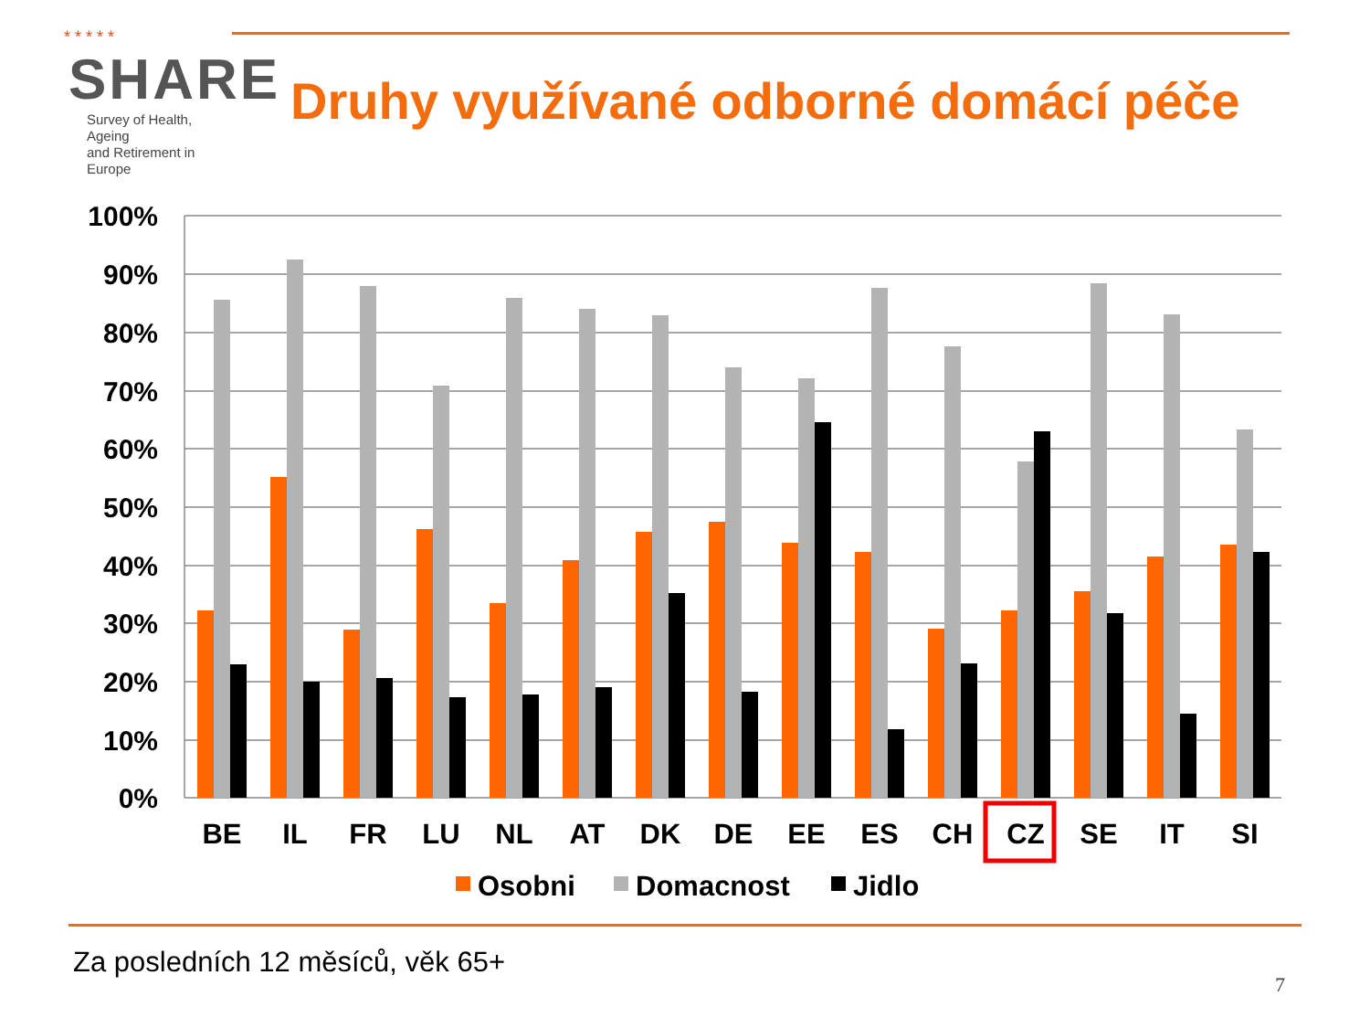* * * * *
SHARE
Survey of Health, Ageing
and Retirement in Europe
Druhy využívané odborné domácí péče
100%
90%
80%
70%
60%
50%
40%
30%
20%
10%
0%
BE
IL
FR
LU
NL
AT
DK
DE
EE
ES
CH
CZ
SE
IT
SI
Osobni
Domacnost
Jidlo
Za posledních 12 měsíců, věk 65+
7